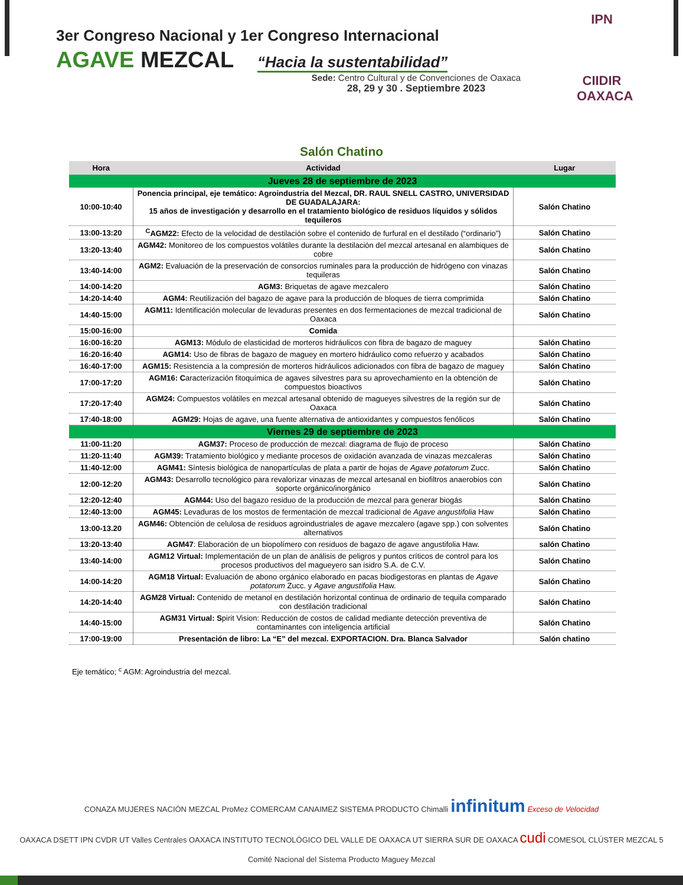3er Congreso Nacional y 1er Congreso Internacional
AGAVE MEZCAL “Hacia la sustentabilidad”
Sede: Centro Cultural y de Convenciones de Oaxaca
28, 29 y 30 . Septiembre 2023
IPN
CIIDIR OAXACA
Salón Chatino
| Hora | Actividad | Lugar |
| --- | --- | --- |
| Jueves 28 de septiembre de 2023 | | |
| 10:00-10:40 | Ponencia principal, eje temático: Agroindustria del Mezcal, DR. RAUL SNELL CASTRO, UNIVERSIDAD DE GUADALAJARA: 15 años de investigación y desarrollo en el tratamiento biológico de residuos líquidos y sólidos tequileros | Salón Chatino |
| 13:00-13:20 | <sup>C</sup>AGM22: Efecto de la velocidad de destilación sobre el contenido de furfural en el destilado (“ordinario”) | Salón Chatino |
| 13:20-13:40 | AGM42: Monitoreo de los compuestos volátiles durante la destilación del mezcal artesanal en alambiques de cobre | Salón Chatino |
| 13:40-14:00 | AGM2: Evaluación de la preservación de consorcios ruminales para la producción de hidrógeno con vinazas tequileras | Salón Chatino |
| 14:00-14:20 | AGM3: Briquetas de agave mezcalero | Salón Chatino |
| 14:20-14:40 | AGM4: Reutilización del bagazo de agave para la producción de bloques de tierra comprimida | Salón Chatino |
| 14:40-15:00 | AGM11: Identificación molecular de levaduras presentes en dos fermentaciones de mezcal tradicional de Oaxaca | Salón Chatino |
| 15:00-16:00 | Comida | |
| 16:00-16:20 | AGM13: Módulo de elasticidad de morteros hidráulicos con fibra de bagazo de maguey | Salón Chatino |
| 16:20-16:40 | AGM14: Uso de fibras de bagazo de maguey en mortero hidráulico como refuerzo y acabados | Salón Chatino |
| 16:40-17:00 | AGM15: Resistencia a la compresión de morteros hidráulicos adicionados con fibra de bagazo de maguey | Salón Chatino |
| 17:00-17:20 | AGM16: C aracterización fitoquímica de agaves silvestres para su aprovechamiento en la obtención de compuestos bioactivos | Salón Chatino |
| 17:20-17:40 | AGM24: Compuestos volátiles en mezcal artesanal obtenido de magueyes silvestres de la región sur de Oaxaca | Salón Chatino |
| 17:40-18:00 | AGM29: Hojas de agave, una fuente alternativa de antioxidantes y compuestos fenólicos | Salón Chatino |
| Viernes 29 de septiembre de 2023 | | |
| 11:00-11:20 | AGM37: Proceso de producción de mezcal: diagrama de flujo de proceso | Salón Chatino |
| 11:20-11:40 | AGM39: Tratamiento biológico y mediante procesos de oxidación avanzada de vinazas mezcaleras | Salón Chatino |
| 11:40-12:00 | AGM41: Síntesis biológica de nanopartículas de plata a partir de hojas de Agave potatorum Zucc. | Salón Chatino |
| 12:00-12:20 | AGM43: Desarrollo tecnológico para revalorizar vinazas de mezcal artesanal en biofiltros anaerobios con soporte orgánico/inorgánico | Salón Chatino |
| 12:20-12:40 | AGM44: Uso del bagazo residuo de la producción de mezcal para generar biogás | Salón Chatino |
| 12:40-13:00 | AGM45: Levaduras de los mostos de fermentación de mezcal tradicional de Agave angustifolia Haw | Salón Chatino |
| 13:00-13.20 | AGM46: Obtención de celulosa de residuos agroindustriales de agave mezcalero (agave spp.) con solventes alternativos | Salón Chatino |
| 13:20-13:40 | AGM47 : Elaboración de un biopolímero con residuos de bagazo de agave angustifolia Haw. | salón Chatino |
| 13:40-14:00 | AGM12 Virtual: Implementación de un plan de análisis de peligros y puntos críticos de control para los procesos productivos del magueyero san isidro S.A. de C.V. | Salón Chatino |
| 14:00-14:20 | AGM18 Virtual: Evaluación de abono orgánico elaborado en pacas biodigestoras en plantas de Agave potatorum Zucc. y Agave angustifolia Haw. | Salón Chatino |
| 14:20-14:40 | AGM28 Virtual: Contenido de metanol en destilación horizontal continua de ordinario de tequila comparado con destilación tradicional | Salón Chatino |
| 14:40-15:00 | AGM31 Virtual: S pirit Vision: Reducción de costos de calidad mediante detección preventiva de contaminantes con inteligencia artificial | Salón Chatino |
| 17:00-19:00 | Presentación de libro: La “E” del mezcal. EXPORTACION. Dra. Blanca Salvador | Salón chatino |
Eje temático; <sup>c</sup> AGM: Agroindustria del mezcal.
CONAZA MUJERES NACIÓN MEZCAL ProMez COMERCAM CANAIMEZ SISTEMA PRODUCTO Chimalli infinitum Exceso de Velocidad
OAXACA DSETT IPN CVDR UT Valles Centrales OAXACA INSTITUTO TECNOLÓGICO DEL VALLE DE OAXACA UT SIERRA SUR DE OAXACA cudi COMESOL CLÚSTER MEZCAL 5 Comité Nacional del Sistema Producto Maguey Mezcal